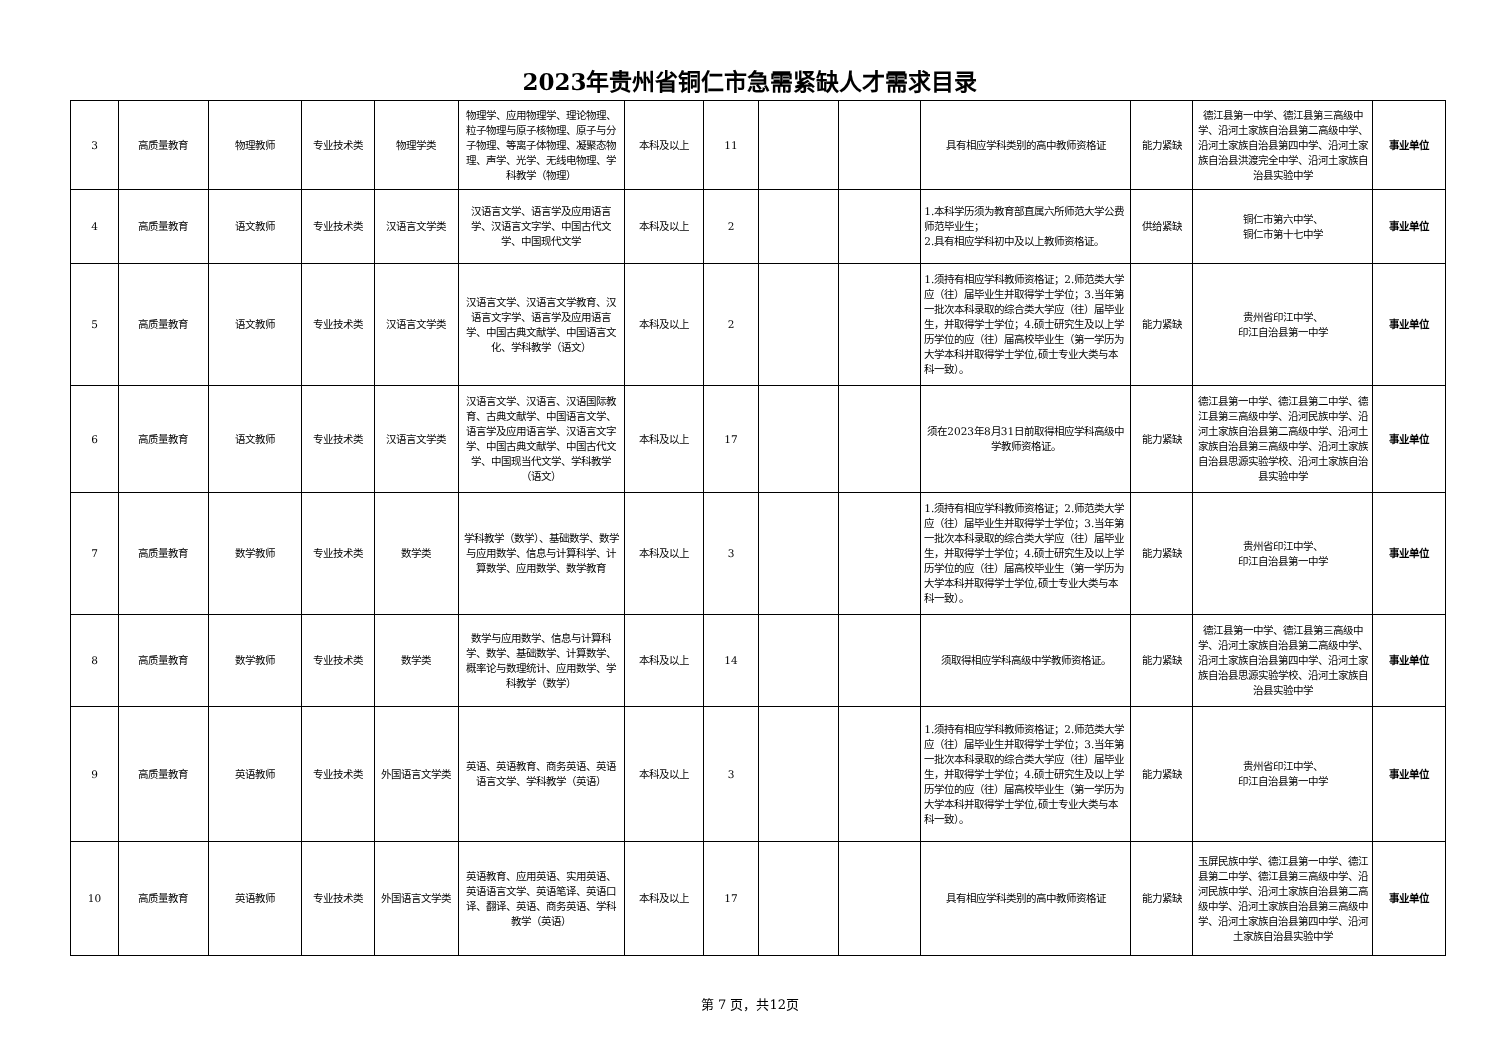2023年贵州省铜仁市急需紧缺人才需求目录
| 3 | 高质量教育 | 物理教师 | 专业技术类 | 物理学类 | 物理学、应用物理学、理论物理、粒子物理与原子核物理、原子与分子物理、等离子体物理、凝聚态物理、声学、光学、无线电物理、学科教学（物理） | 本科及以上 | 11 | | | 具有相应学科类别的高中教师资格证 | 能力紧缺 | 德江县第一中学、德江县第三高级中学、沿河土家族自治县第二高级中学、沿河土家族自治县第四中学、沿河土家族自治县洪渡完全中学、沿河土家族自治县实验中学 | 事业单位 |
| 4 | 高质量教育 | 语文教师 | 专业技术类 | 汉语言文学类 | 汉语言文学、语言学及应用语言学、汉语言文字学、中国古代文学、中国现代文学 | 本科及以上 | 2 | | | 1.本科学历须为教育部直属六所师范大学公费师范毕业生； 2.具有相应学科初中及以上教师资格证。 | 供给紧缺 | 铜仁市第六中学、 铜仁市第十七中学 | 事业单位 |
| 5 | 高质量教育 | 语文教师 | 专业技术类 | 汉语言文学类 | 汉语言文学、汉语言文学教育、汉语言文字学、语言学及应用语言学、中国古典文献学、中国语言文化、学科教学（语文） | 本科及以上 | 2 | | | 1.须持有相应学科教师资格证；2.师范类大学应（往）届毕业生并取得学士学位；3.当年第一批次本科录取的综合类大学应（往）届毕业生，并取得学士学位；4.硕士研究生及以上学历学位的应（往）届高校毕业生（第一学历为大学本科并取得学士学位,硕士专业大类与本科一致）。 | 能力紧缺 | 贵州省印江中学、 印江自治县第一中学 | 事业单位 |
| 6 | 高质量教育 | 语文教师 | 专业技术类 | 汉语言文学类 | 汉语言文学、汉语言、汉语国际教育、古典文献学、中国语言文学、语言学及应用语言学、汉语言文字学、中国古典文献学、中国古代文学、中国现当代文学、学科教学（语文） | 本科及以上 | 17 | | | 须在2023年8月31日前取得相应学科高级中学教师资格证。 | 能力紧缺 | 德江县第一中学、德江县第二中学、德江县第三高级中学、沿河民族中学、沿河土家族自治县第二高级中学、沿河土家族自治县第三高级中学、沿河土家族自治县思源实验学校、沿河土家族自治县实验中学 | 事业单位 |
| 7 | 高质量教育 | 数学教师 | 专业技术类 | 数学类 | 学科教学（数学）、基础数学、数学与应用数学、信息与计算科学、计算数学、应用数学、数学教育 | 本科及以上 | 3 | | | 1.须持有相应学科教师资格证；2.师范类大学应（往）届毕业生并取得学士学位；3.当年第一批次本科录取的综合类大学应（往）届毕业生，并取得学士学位；4.硕士研究生及以上学历学位的应（往）届高校毕业生（第一学历为大学本科并取得学士学位,硕士专业大类与本科一致）。 | 能力紧缺 | 贵州省印江中学、 印江自治县第一中学 | 事业单位 |
| 8 | 高质量教育 | 数学教师 | 专业技术类 | 数学类 | 数学与应用数学、信息与计算科学、数学、基础数学、计算数学、概率论与数理统计、应用数学、学科教学（数学） | 本科及以上 | 14 | | | 须取得相应学科高级中学教师资格证。 | 能力紧缺 | 德江县第一中学、德江县第三高级中学、沿河土家族自治县第二高级中学、沿河土家族自治县第四中学、沿河土家族自治县思源实验学校、沿河土家族自治县实验中学 | 事业单位 |
| 9 | 高质量教育 | 英语教师 | 专业技术类 | 外国语言文学类 | 英语、英语教育、商务英语、英语语言文学、学科教学（英语） | 本科及以上 | 3 | | | 1.须持有相应学科教师资格证；2.师范类大学应（往）届毕业生并取得学士学位；3.当年第一批次本科录取的综合类大学应（往）届毕业生，并取得学士学位；4.硕士研究生及以上学历学位的应（往）届高校毕业生（第一学历为大学本科并取得学士学位,硕士专业大类与本科一致）。 | 能力紧缺 | 贵州省印江中学、 印江自治县第一中学 | 事业单位 |
| 10 | 高质量教育 | 英语教师 | 专业技术类 | 外国语言文学类 | 英语教育、应用英语、实用英语、英语语言文学、英语笔译、英语口译、翻译、英语、商务英语、学科教学（英语） | 本科及以上 | 17 | | | 具有相应学科类别的高中教师资格证 | 能力紧缺 | 玉屏民族中学、德江县第一中学、德江县第二中学、德江县第三高级中学、沿河民族中学、沿河土家族自治县第二高级中学、沿河土家族自治县第三高级中学、沿河土家族自治县第四中学、沿河土家族自治县实验中学 | 事业单位 |
第 7 页，共12页